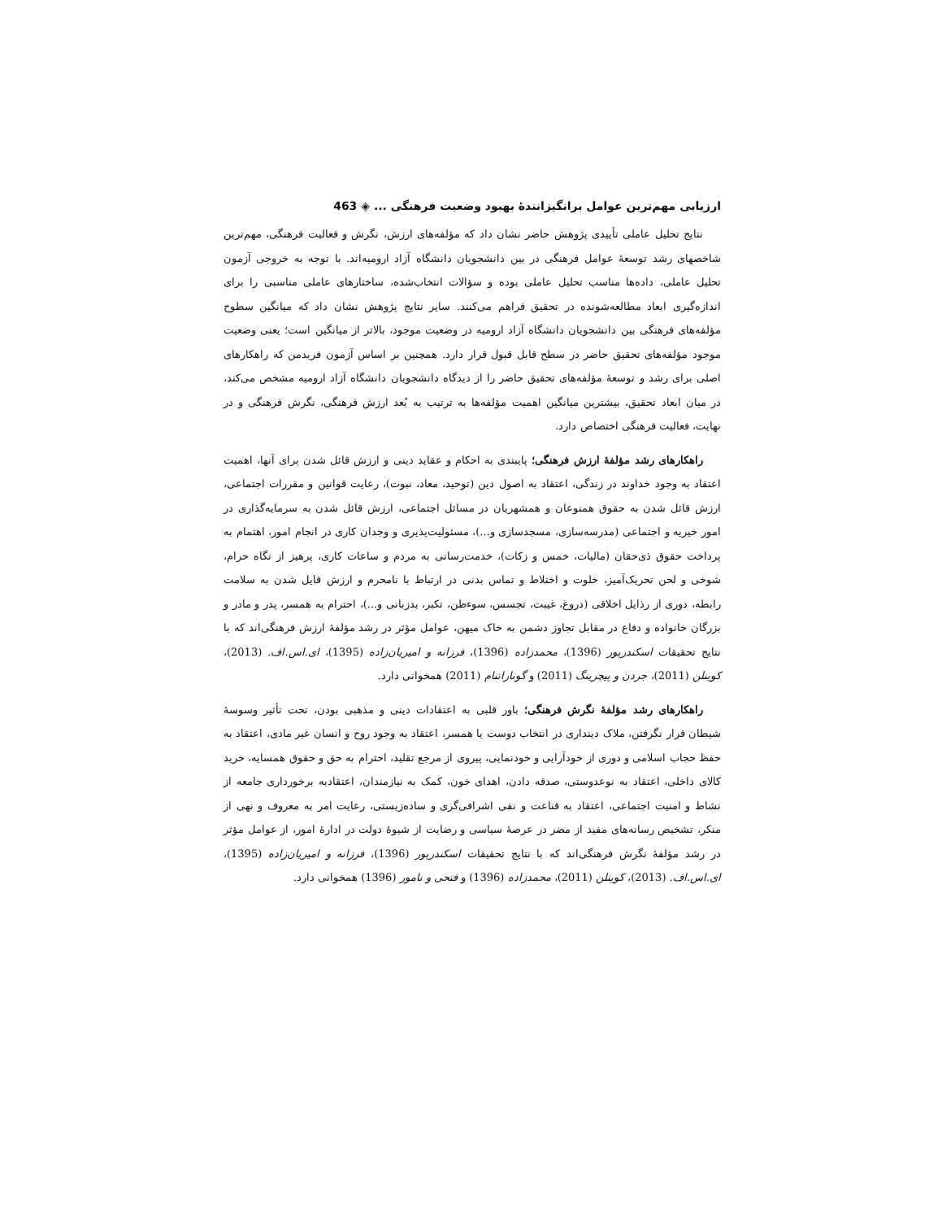ارزیابی مهم‌ترین عوامل برانگیزانندۀ بهبود وضعیت فرهنگی ... ◈ 463
نتایج تحلیل عاملی تأییدی پژوهش حاضر نشان داد که مؤلفه‌های ارزش، نگرش و فعالیت فرهنگی، مهم‌ترین شاخصهای رشد توسعۀ عوامل فرهنگی در بین دانشجویان دانشگاه آزاد ارومیه‌اند. با توجه به خروجی آزمون تحلیل عاملی، داده‌ها مناسب تحلیل عاملی بوده و سؤالات انتخاب‌شده، ساختارهای عاملی مناسبی را برای اندازه‌گیری ابعاد مطالعه‌شونده در تحقیق فراهم می‌کنند. سایر نتایج پژوهش نشان داد که میانگین سطوح مؤلفه‌های فرهنگی بین دانشجویان دانشگاه آزاد ارومیه در وضعیت موجود، بالاتر از میانگین است؛ یعنی وضعیت موجود مؤلفه‌های تحقیق حاضر در سطح قابل قبول قرار دارد. همچنین بر اساس آزمون فریدمن که راهکارهای اصلی برای رشد و توسعۀ مؤلفه‌های تحقیق حاضر را از دیدگاه دانشجویان دانشگاه آزاد ارومیه مشخص می‌کند، در میان ابعاد تحقیق، بیشترین میانگین اهمیت مؤلفه‌ها به ترتیب به بُعد ارزش فرهنگی، نگرش فرهنگی و در نهایت، فعالیت فرهنگی اختصاص دارد.
راهکارهای رشد مؤلفۀ ارزش فرهنگی؛ پایبندی به احکام و عقاید دینی و ارزش قائل شدن برای آنها، اهمیت اعتقاد به وجود خداوند در زندگی، اعتقاد به اصول دین (توحید، معاد، نبوت)، رعایت قوانین و مقررات اجتماعی، ارزش قائل شدن به حقوق همنوعان و همشهریان در مسائل اجتماعی، ارزش قائل شدن به سرمایه‌گذاری در امور خیریه و اجتماعی (مدرسه‌سازی، مسجدسازی و...)، مسئولیت‌پذیری و وجدان کاری در انجام امور، اهتمام به پرداخت حقوق ذی‌حقان (مالیات، خمس و زکات)، خدمت‌رسانی به مردم و ساعات کاری، پرهیز از نگاه حرام، شوخی و لحن تحریک‌آمیز، خلوت و اختلاط و تماس بدنی در ارتباط با نامحرم و ارزش قایل شدن به سلامت رابطه، دوری از رذایل اخلاقی (دروغ، غیبت، تجسس، سوءظن، تکبر، بدزبانی و...)، احترام به همسر، پدر و مادر و بزرگان خانواده و دفاع در مقابل تجاوز دشمن به خاک میهن، عوامل مؤثر در رشد مؤلفۀ ارزش فرهنگی‌اند که با نتایج تحقیقات اسکندرپور (1396)، محمدزاده (1396)، فرزانه و امیریان‌زاده (1395)، ای.اس.اف. (2013)، کوینلن (2011)، جردن و پیچرینگ (2011) و گوناراتنام (2011) همخوانی دارد.
راهکارهای رشد مؤلفۀ نگرش فرهنگی؛ باور قلبی به اعتقادات دینی و مذهبی بودن، تحت تأثیر وسوسۀ شیطان قرار نگرفتن، ملاک دینداری در انتخاب دوست یا همسر، اعتقاد به وجود روح و انسان غیر مادی، اعتقاد به حفظ حجاب اسلامی و دوری از خودآرایی و خودنمایی، پیروی از مرجع تقلید، احترام به حق و حقوق همسایه، خرید کالای داخلی، اعتقاد به نوعدوستی، صدقه دادن، اهدای خون، کمک به نیازمندان، اعتقادبه برخورداری جامعه از نشاط و امنیت اجتماعی، اعتقاد به قناعت و نفی اشرافی‌گری و ساده‌زیستی، رعایت امر به معروف و نهی از منکر، تشخیص رسانه‌های مفید از مضر در عرصۀ سیاسی و رضایت از شیوۀ دولت در ادارۀ امور، از عوامل مؤثر در رشد مؤلفۀ نگرش فرهنگی‌اند که با نتایج تحقیقات اسکندرپور (1396)، فرزانه و امیریان‌زاده (1395)، ای.اس.اف. (2013)، کوینلن (2011)، محمدزاده (1396) و فتحی و نامور (1396) همخوانی دارد.